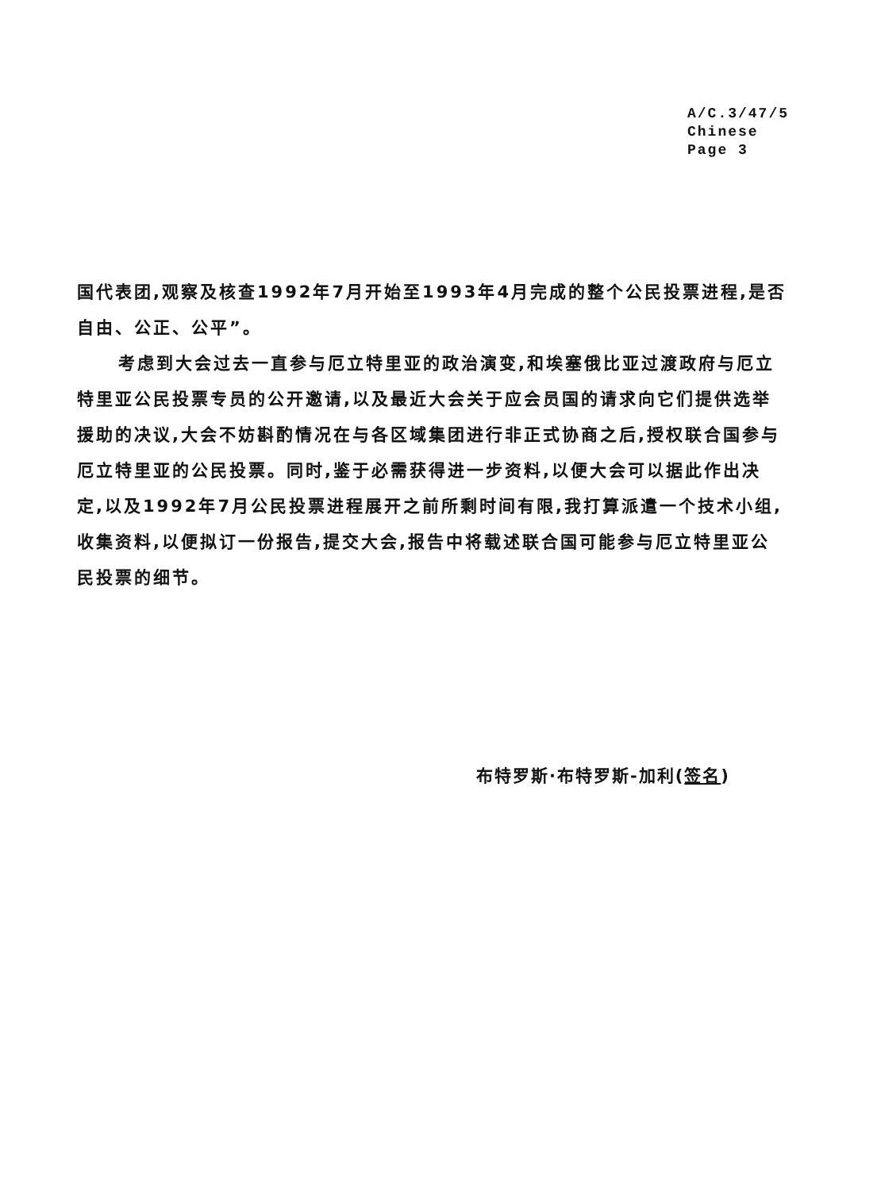A/C.3/47/5
Chinese
Page 3
国代表团,观察及核查1992年7月开始至1993年4月完成的整个公民投票进程,是否自由、公正、公平”。
考虑到大会过去一直参与厄立特里亚的政治演变,和埃塞俄比亚过渡政府与厄立特里亚公民投票专员的公开邀请,以及最近大会关于应会员国的请求向它们提供选举援助的决议,大会不妨斟酌情况在与各区域集团进行非正式协商之后,授权联合国参与厄立特里亚的公民投票。同时,鉴于必需获得进一步资料,以便大会可以据此作出决定,以及1992年7月公民投票进程展开之前所剩时间有限,我打算派遣一个技术小组,收集资料,以便拟订一份报告,提交大会,报告中将载述联合国可能参与厄立特里亚公民投票的细节。
布特罗斯·布特罗斯-加利(签名)